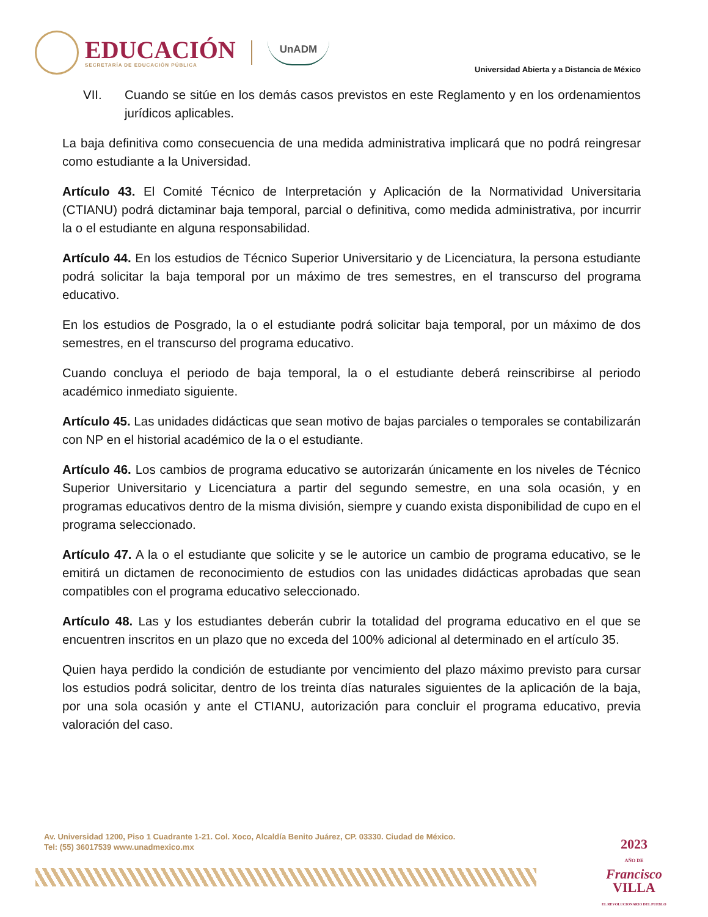EDUCACIÓN
SECRETARÍA DE EDUCACIÓN PÚBLICA
UnADM
Universidad Abierta y a Distancia de México
VII. Cuando se sitúe en los demás casos previstos en este Reglamento y en los ordenamientos jurídicos aplicables.
La baja definitiva como consecuencia de una medida administrativa implicará que no podrá reingresar como estudiante a la Universidad.
Artículo 43. El Comité Técnico de Interpretación y Aplicación de la Normatividad Universitaria (CTIANU) podrá dictaminar baja temporal, parcial o definitiva, como medida administrativa, por incurrir la o el estudiante en alguna responsabilidad.
Artículo 44. En los estudios de Técnico Superior Universitario y de Licenciatura, la persona estudiante podrá solicitar la baja temporal por un máximo de tres semestres, en el transcurso del programa educativo.
En los estudios de Posgrado, la o el estudiante podrá solicitar baja temporal, por un máximo de dos semestres, en el transcurso del programa educativo.
Cuando concluya el periodo de baja temporal, la o el estudiante deberá reinscribirse al periodo académico inmediato siguiente.
Artículo 45. Las unidades didácticas que sean motivo de bajas parciales o temporales se contabilizarán con NP en el historial académico de la o el estudiante.
Artículo 46. Los cambios de programa educativo se autorizarán únicamente en los niveles de Técnico Superior Universitario y Licenciatura a partir del segundo semestre, en una sola ocasión, y en programas educativos dentro de la misma división, siempre y cuando exista disponibilidad de cupo en el programa seleccionado.
Artículo 47. A la o el estudiante que solicite y se le autorice un cambio de programa educativo, se le emitirá un dictamen de reconocimiento de estudios con las unidades didácticas aprobadas que sean compatibles con el programa educativo seleccionado.
Artículo 48. Las y los estudiantes deberán cubrir la totalidad del programa educativo en el que se encuentren inscritos en un plazo que no exceda del 100% adicional al determinado en el artículo 35.
Quien haya perdido la condición de estudiante por vencimiento del plazo máximo previsto para cursar los estudios podrá solicitar, dentro de los treinta días naturales siguientes de la aplicación de la baja, por una sola ocasión y ante el CTIANU, autorización para concluir el programa educativo, previa valoración del caso.
Av. Universidad 1200, Piso 1 Cuadrante 1-21. Col. Xoco, Alcaldía Benito Juárez, CP. 03330. Ciudad de México.
Tel: (55) 36017539 www.unadmexico.mx
2023
AÑO DE
Francisco
VILLA
EL REVOLUCIONARIO DEL PUEBLO